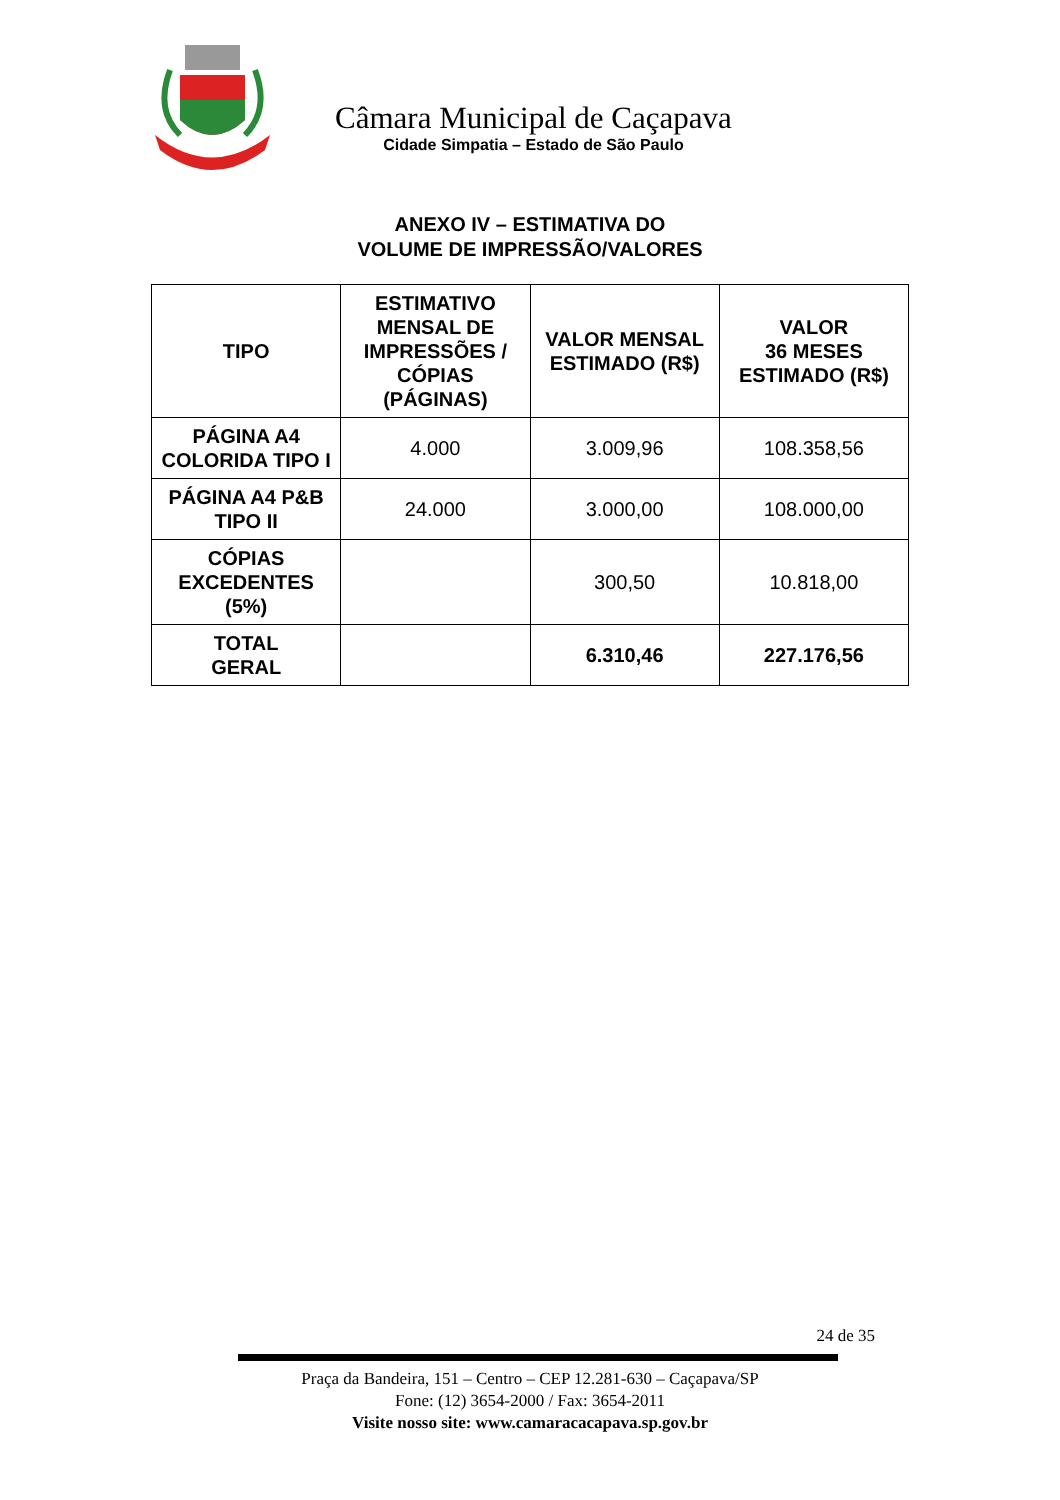Câmara Municipal de Caçapava
Cidade Simpatia – Estado de São Paulo
ANEXO IV – ESTIMATIVA DO
VOLUME DE IMPRESSÃO/VALORES
| TIPO | ESTIMATIVO MENSAL DE IMPRESSÕES / CÓPIAS (PÁGINAS) | VALOR MENSAL ESTIMADO (R$) | VALOR 36 MESES ESTIMADO (R$) |
| --- | --- | --- | --- |
| PÁGINA A4 COLORIDA TIPO I | 4.000 | 3.009,96 | 108.358,56 |
| PÁGINA A4 P&B TIPO II | 24.000 | 3.000,00 | 108.000,00 |
| CÓPIAS EXCEDENTES (5%) | | 300,50 | 10.818,00 |
| TOTAL GERAL | | 6.310,46 | 227.176,56 |
24 de 35
Praça da Bandeira, 151 – Centro – CEP 12.281-630 – Caçapava/SP
Fone: (12) 3654-2000 / Fax: 3654-2011
Visite nosso site: www.camaracacapava.sp.gov.br